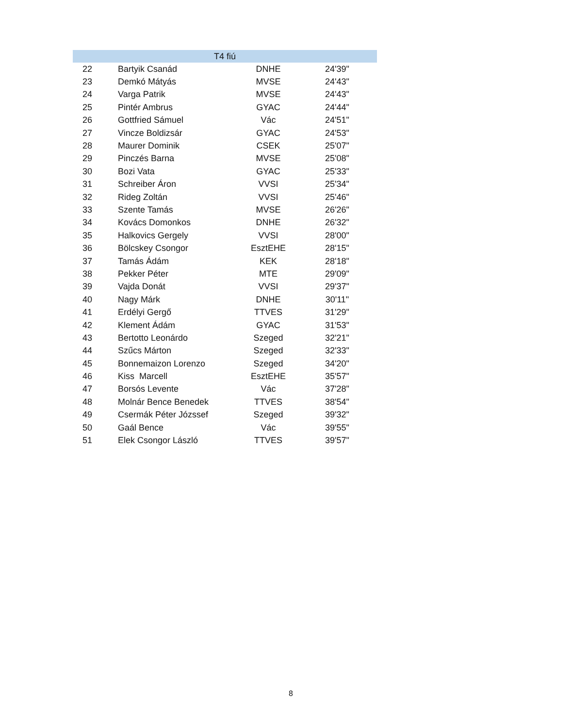| T4 fiú | | | |
| --- | --- | --- | --- |
| 22 | Bartyik Csanád | DNHE | 24'39" |
| 23 | Demkó Mátyás | MVSE | 24'43" |
| 24 | Varga Patrik | MVSE | 24'43" |
| 25 | Pintér Ambrus | GYAC | 24'44" |
| 26 | Gottfried Sámuel | Vác | 24'51" |
| 27 | Vincze Boldizsár | GYAC | 24'53" |
| 28 | Maurer Dominik | CSEK | 25'07" |
| 29 | Pinczés Barna | MVSE | 25'08" |
| 30 | Bozi Vata | GYAC | 25'33" |
| 31 | Schreiber Áron | VVSI | 25'34" |
| 32 | Rideg Zoltán | VVSI | 25'46" |
| 33 | Szente Tamás | MVSE | 26'26" |
| 34 | Kovács Domonkos | DNHE | 26'32" |
| 35 | Halkovics Gergely | VVSI | 28'00" |
| 36 | Bölcskey Csongor | EsztEHE | 28'15" |
| 37 | Tamás Ádám | KEK | 28'18" |
| 38 | Pekker Péter | MTE | 29'09" |
| 39 | Vajda Donát | VVSI | 29'37" |
| 40 | Nagy Márk | DNHE | 30'11" |
| 41 | Erdélyi Gergő | TTVES | 31'29" |
| 42 | Klement Ádám | GYAC | 31'53" |
| 43 | Bertotto Leonárdo | Szeged | 32'21" |
| 44 | Szűcs Márton | Szeged | 32'33" |
| 45 | Bonnemaizon Lorenzo | Szeged | 34'20" |
| 46 | Kiss Marcell | EsztEHE | 35'57" |
| 47 | Borsós Levente | Vác | 37'28" |
| 48 | Molnár Bence Benedek | TTVES | 38'54" |
| 49 | Csermák Péter Józssef | Szeged | 39'32" |
| 50 | Gaál Bence | Vác | 39'55" |
| 51 | Elek Csongor László | TTVES | 39'57" |
8